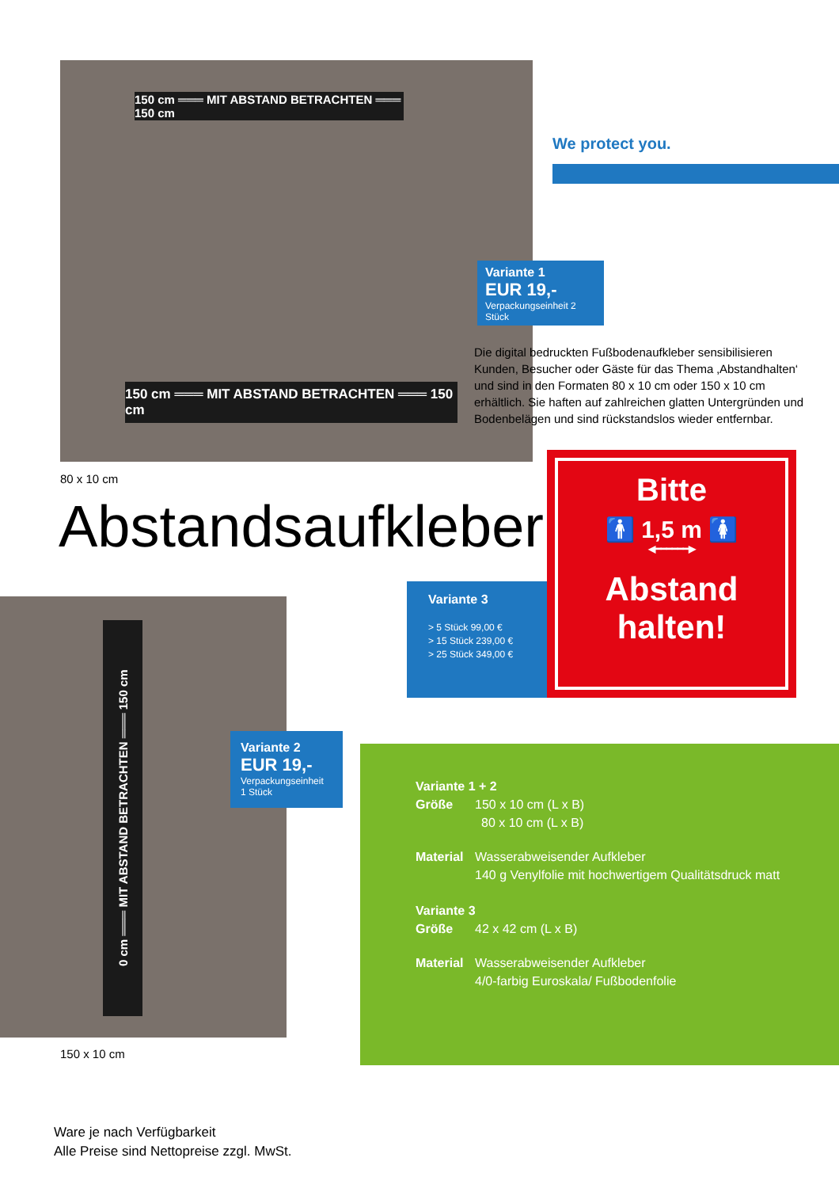150 cm ═══ MIT ABSTAND BETRACHTEN ═══ 150 cm
150 cm ═══ MIT ABSTAND BETRACHTEN ═══ 150 cm
We protect you.
Variante 1
EUR 19,-
Verpackungseinheit 2 Stück
Die digital bedruckten Fußbodenaufkleber sensibilisieren Kunden, Besucher oder Gäste für das Thema ‚Abstandhalten‘ und sind in den Formaten 80 x 10 cm oder 150 x 10 cm erhältlich. Sie haften auf zahlreichen glatten Untergründen und Bodenbelägen und sind rückstandslos wieder entfernbar.
80 x 10 cm
Abstandsaufkleber
Bitte
🚹 1,5 m 🚺
◀━━━━━━▶
Abstand
halten!
Variante 3
> 5 Stück 99,00 €
> 15 Stück 239,00 €
> 25 Stück 349,00 €
0 cm ═══ MIT ABSTAND BETRACHTEN ═══ 150 cm
Variante 2
EUR 19,-
Verpackungseinheit
1 Stück
Variante 1 + 2
Größe 150 x 10 cm (L x B)
80 x 10 cm (L x B)
Material Wasserabweisender Aufkleber
140 g Venylfolie mit hochwertigem Qualitätsdruck matt
Variante 3
Größe 42 x 42 cm (L x B)
Material Wasserabweisender Aufkleber
4/0-farbig Euroskala/ Fußbodenfolie
150 x 10 cm
Ware je nach Verfügbarkeit
Alle Preise sind Nettopreise zzgl. MwSt.